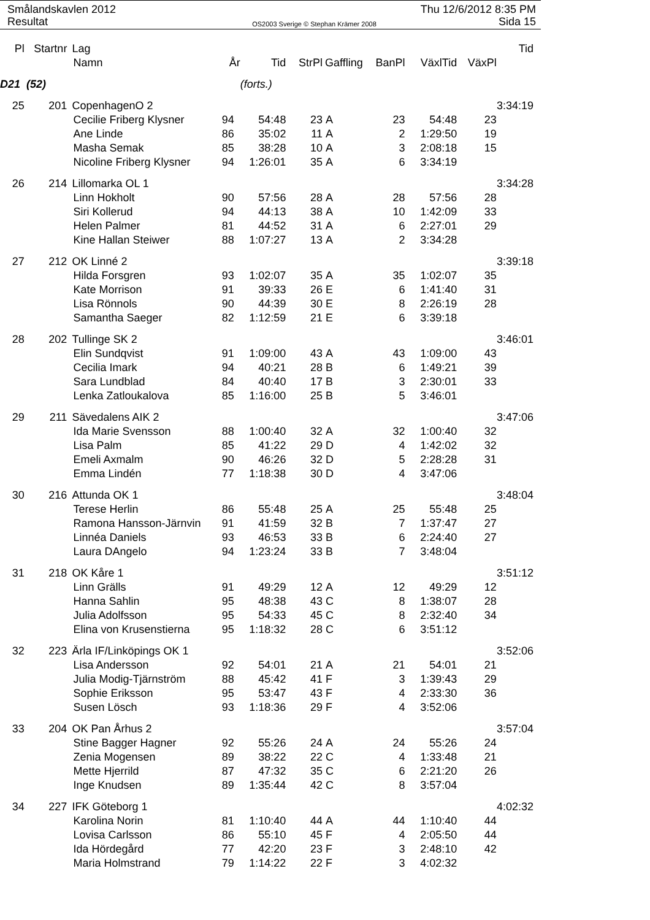Smålandskavlen 2012
Resultat
OS2003 Sverige © Stephan Krämer 2008
Thu 12/6/2012 8:35 PM
Sida 15
| Pl | Startnr | Lag | | | | | | | | Tid |
| --- | --- | --- | --- | --- | --- | --- | --- | --- | --- | --- |
| | | Namn | År | Tid | StrPl | Gaffling | BanPl | VäxlTid | VäxPl | |
| D21 (52) | | | | (forts.) | | | | | | |
| 25 | 201 | CopenhagenO 2 | | | | | | | | 3:34:19 |
| | | Cecilie Friberg Klysner | 94 | 54:48 | 23 | A | 23 | 54:48 | 23 | |
| | | Ane Linde | 86 | 35:02 | 11 | A | 2 | 1:29:50 | 19 | |
| | | Masha Semak | 85 | 38:28 | 10 | A | 3 | 2:08:18 | 15 | |
| | | Nicoline Friberg Klysner | 94 | 1:26:01 | 35 | A | 6 | 3:34:19 | | |
| 26 | 214 | Lillomarka OL 1 | | | | | | | | 3:34:28 |
| | | Linn Hokholt | 90 | 57:56 | 28 | A | 28 | 57:56 | 28 | |
| | | Siri Kollerud | 94 | 44:13 | 38 | A | 10 | 1:42:09 | 33 | |
| | | Helen Palmer | 81 | 44:52 | 31 | A | 6 | 2:27:01 | 29 | |
| | | Kine Hallan Steiwer | 88 | 1:07:27 | 13 | A | 2 | 3:34:28 | | |
| 27 | 212 | OK Linné 2 | | | | | | | | 3:39:18 |
| | | Hilda Forsgren | 93 | 1:02:07 | 35 | A | 35 | 1:02:07 | 35 | |
| | | Kate Morrison | 91 | 39:33 | 26 | E | 6 | 1:41:40 | 31 | |
| | | Lisa Rönnols | 90 | 44:39 | 30 | E | 8 | 2:26:19 | 28 | |
| | | Samantha Saeger | 82 | 1:12:59 | 21 | E | 6 | 3:39:18 | | |
| 28 | 202 | Tullinge SK 2 | | | | | | | | 3:46:01 |
| | | Elin Sundqvist | 91 | 1:09:00 | 43 | A | 43 | 1:09:00 | 43 | |
| | | Cecilia Imark | 94 | 40:21 | 28 | B | 6 | 1:49:21 | 39 | |
| | | Sara Lundblad | 84 | 40:40 | 17 | B | 3 | 2:30:01 | 33 | |
| | | Lenka Zatloukalova | 85 | 1:16:00 | 25 | B | 5 | 3:46:01 | | |
| 29 | 211 | Sävedalens AIK 2 | | | | | | | | 3:47:06 |
| | | Ida Marie Svensson | 88 | 1:00:40 | 32 | A | 32 | 1:00:40 | 32 | |
| | | Lisa Palm | 85 | 41:22 | 29 | D | 4 | 1:42:02 | 32 | |
| | | Emeli Axmalm | 90 | 46:26 | 32 | D | 5 | 2:28:28 | 31 | |
| | | Emma Lindén | 77 | 1:18:38 | 30 | D | 4 | 3:47:06 | | |
| 30 | 216 | Attunda OK 1 | | | | | | | | 3:48:04 |
| | | Terese Herlin | 86 | 55:48 | 25 | A | 25 | 55:48 | 25 | |
| | | Ramona Hansson-Järnvin | 91 | 41:59 | 32 | B | 7 | 1:37:47 | 27 | |
| | | Linnéa Daniels | 93 | 46:53 | 33 | B | 6 | 2:24:40 | 27 | |
| | | Laura DAngelo | 94 | 1:23:24 | 33 | B | 7 | 3:48:04 | | |
| 31 | 218 | OK Kåre 1 | | | | | | | | 3:51:12 |
| | | Linn Grälls | 91 | 49:29 | 12 | A | 12 | 49:29 | 12 | |
| | | Hanna Sahlin | 95 | 48:38 | 43 | C | 8 | 1:38:07 | 28 | |
| | | Julia Adolfsson | 95 | 54:33 | 45 | C | 8 | 2:32:40 | 34 | |
| | | Elina von Krusenstierna | 95 | 1:18:32 | 28 | C | 6 | 3:51:12 | | |
| 32 | 223 | Ärla IF/Linköpings OK 1 | | | | | | | | 3:52:06 |
| | | Lisa Andersson | 92 | 54:01 | 21 | A | 21 | 54:01 | 21 | |
| | | Julia Modig-Tjärnström | 88 | 45:42 | 41 | F | 3 | 1:39:43 | 29 | |
| | | Sophie Eriksson | 95 | 53:47 | 43 | F | 4 | 2:33:30 | 36 | |
| | | Susen Lösch | 93 | 1:18:36 | 29 | F | 4 | 3:52:06 | | |
| 33 | 204 | OK Pan Århus 2 | | | | | | | | 3:57:04 |
| | | Stine Bagger Hagner | 92 | 55:26 | 24 | A | 24 | 55:26 | 24 | |
| | | Zenia Mogensen | 89 | 38:22 | 22 | C | 4 | 1:33:48 | 21 | |
| | | Mette Hjerrild | 87 | 47:32 | 35 | C | 6 | 2:21:20 | 26 | |
| | | Inge Knudsen | 89 | 1:35:44 | 42 | C | 8 | 3:57:04 | | |
| 34 | 227 | IFK Göteborg 1 | | | | | | | | 4:02:32 |
| | | Karolina Norin | 81 | 1:10:40 | 44 | A | 44 | 1:10:40 | 44 | |
| | | Lovisa Carlsson | 86 | 55:10 | 45 | F | 4 | 2:05:50 | 44 | |
| | | Ida Hördegård | 77 | 42:20 | 23 | F | 3 | 2:48:10 | 42 | |
| | | Maria Holmstrand | 79 | 1:14:22 | 22 | F | 3 | 4:02:32 | | |